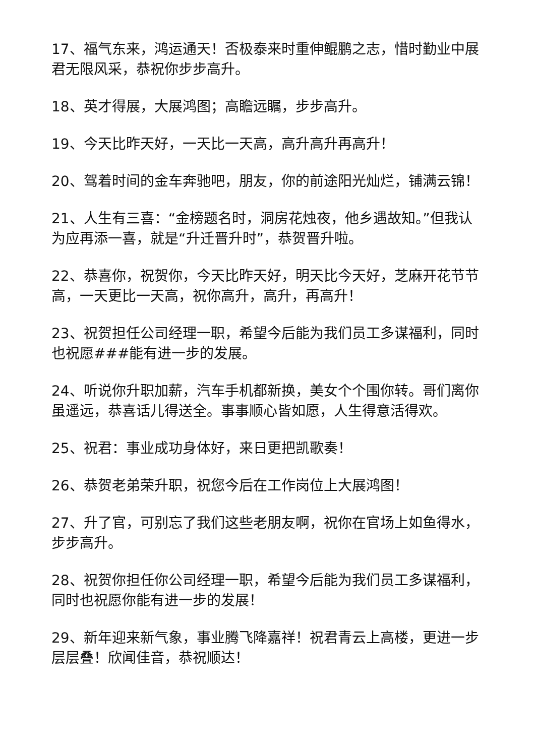17、福气东来，鸿运通天！否极泰来时重伸鲲鹏之志，惜时勤业中展君无限风采，恭祝你步步高升。
18、英才得展，大展鸿图；高瞻远瞩，步步高升。
19、今天比昨天好，一天比一天高，高升高升再高升！
20、驾着时间的金车奔驰吧，朋友，你的前途阳光灿烂，铺满云锦！
21、人生有三喜：“金榜题名时，洞房花烛夜，他乡遇故知。”但我认为应再添一喜，就是“升迁晋升时”，恭贺晋升啦。
22、恭喜你，祝贺你，今天比昨天好，明天比今天好，芝麻开花节节高，一天更比一天高，祝你高升，高升，再高升！
23、祝贺担任公司经理一职，希望今后能为我们员工多谋福利，同时也祝愿###能有进一步的发展。
24、听说你升职加薪，汽车手机都新换，美女个个围你转。哥们离你虽遥远，恭喜话儿得送全。事事顺心皆如愿，人生得意活得欢。
25、祝君：事业成功身体好，来日更把凯歌奏！
26、恭贺老弟荣升职，祝您今后在工作岗位上大展鸿图！
27、升了官，可别忘了我们这些老朋友啊，祝你在官场上如鱼得水，步步高升。
28、祝贺你担任你公司经理一职，希望今后能为我们员工多谋福利，同时也祝愿你能有进一步的发展！
29、新年迎来新气象，事业腾飞降嘉祥！祝君青云上高楼，更进一步层层叠！欣闻佳音，恭祝顺达！